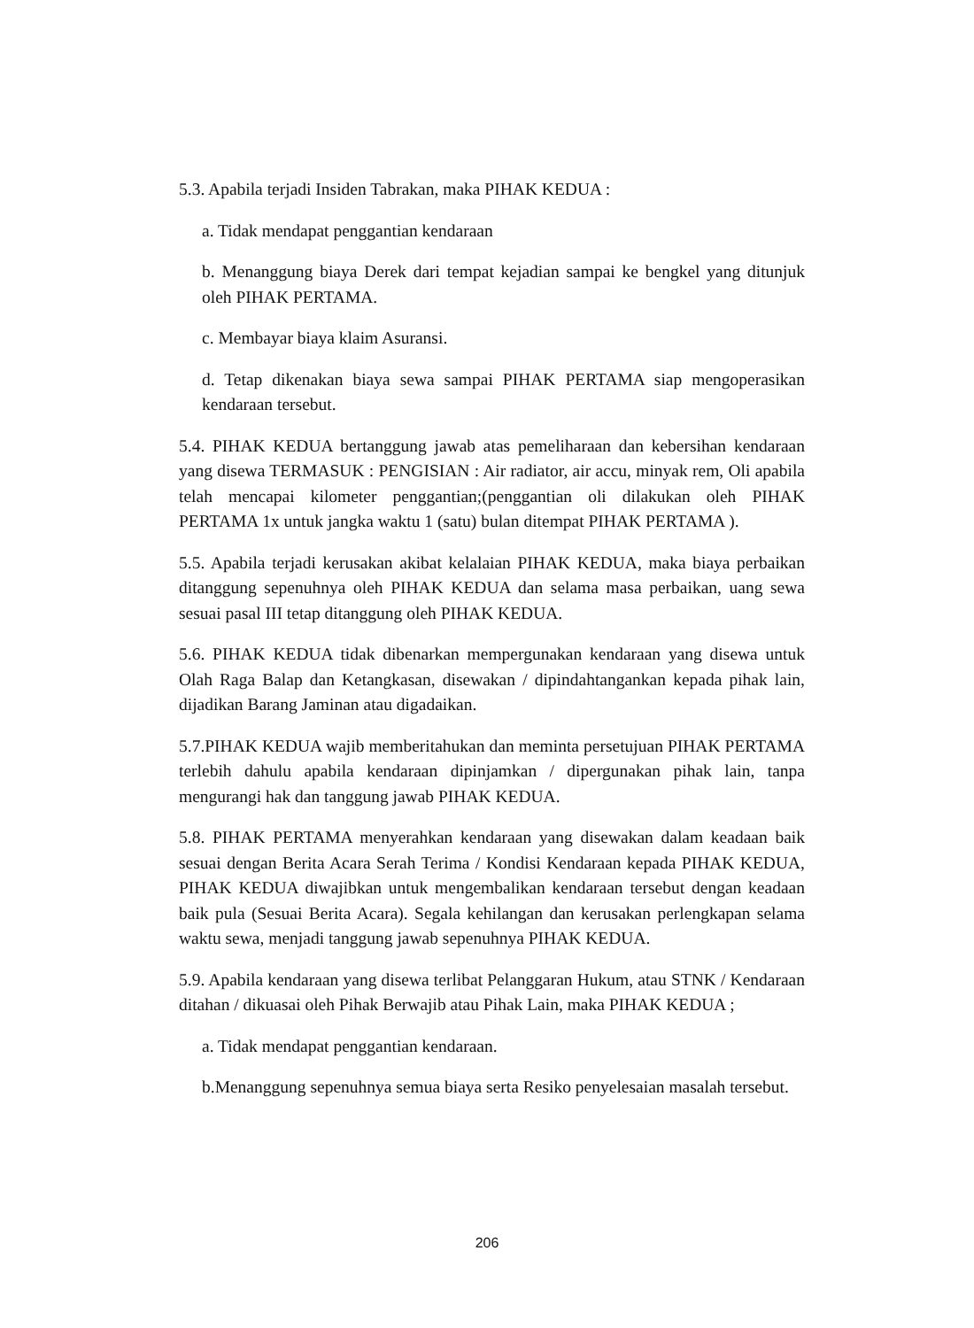5.3. Apabila terjadi Insiden Tabrakan, maka PIHAK KEDUA :
a. Tidak mendapat penggantian kendaraan
b. Menanggung biaya Derek dari tempat kejadian sampai ke bengkel yang ditunjuk oleh PIHAK PERTAMA.
c. Membayar biaya klaim Asuransi.
d. Tetap dikenakan biaya sewa sampai PIHAK PERTAMA siap mengoperasikan kendaraan tersebut.
5.4. PIHAK KEDUA bertanggung jawab atas pemeliharaan dan kebersihan kendaraan yang disewa TERMASUK : PENGISIAN : Air radiator, air accu, minyak rem, Oli apabila telah mencapai kilometer penggantian;(penggantian oli dilakukan oleh PIHAK PERTAMA 1x untuk jangka waktu 1 (satu) bulan ditempat PIHAK PERTAMA ).
5.5. Apabila terjadi kerusakan akibat kelalaian PIHAK KEDUA, maka biaya perbaikan ditanggung sepenuhnya oleh PIHAK KEDUA dan selama masa perbaikan, uang sewa sesuai pasal III tetap ditanggung oleh PIHAK KEDUA.
5.6. PIHAK KEDUA tidak dibenarkan mempergunakan kendaraan yang disewa untuk Olah Raga Balap dan Ketangkasan, disewakan / dipindahtangankan kepada pihak lain, dijadikan Barang Jaminan atau digadaikan.
5.7.PIHAK KEDUA wajib memberitahukan dan meminta persetujuan PIHAK PERTAMA terlebih dahulu apabila kendaraan dipinjamkan / dipergunakan pihak lain, tanpa mengurangi hak dan tanggung jawab PIHAK KEDUA.
5.8. PIHAK PERTAMA menyerahkan kendaraan yang disewakan dalam keadaan baik sesuai dengan Berita Acara Serah Terima / Kondisi Kendaraan kepada PIHAK KEDUA, PIHAK KEDUA diwajibkan untuk mengembalikan kendaraan tersebut dengan keadaan baik pula (Sesuai Berita Acara). Segala kehilangan dan kerusakan perlengkapan selama waktu sewa, menjadi tanggung jawab sepenuhnya PIHAK KEDUA.
5.9. Apabila kendaraan yang disewa terlibat Pelanggaran Hukum, atau STNK / Kendaraan ditahan / dikuasai oleh Pihak Berwajib atau Pihak Lain, maka PIHAK KEDUA ;
a. Tidak mendapat penggantian kendaraan.
b.Menanggung sepenuhnya semua biaya serta Resiko penyelesaian masalah tersebut.
206